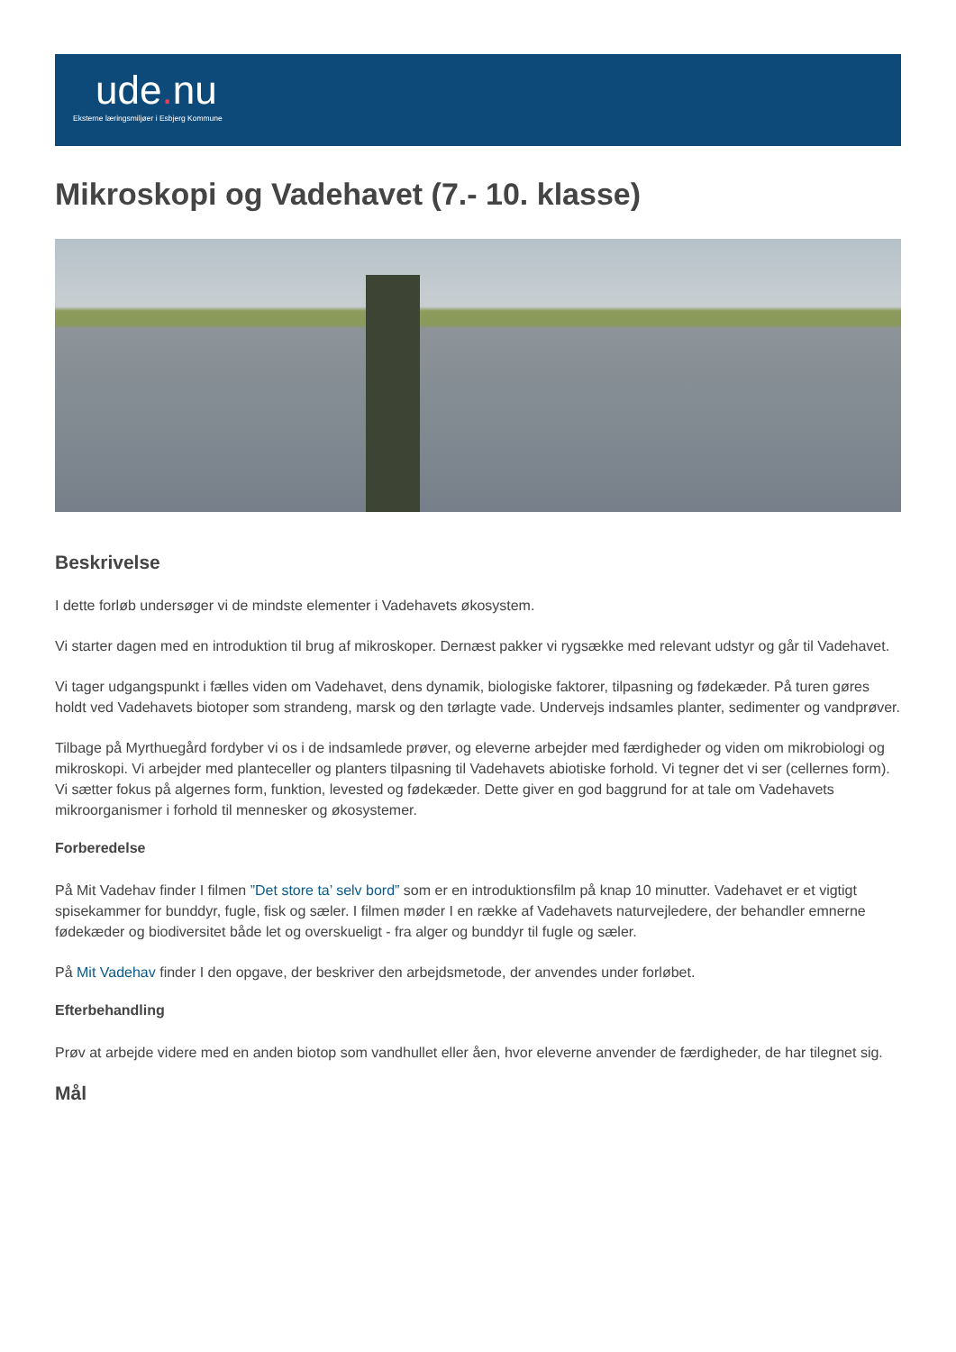ude. nu
Eksterne læringsmiljøer i Esbjerg Kommune
Mikroskopi og Vadehavet (7.- 10. klasse)
Beskrivelse
I dette forløb undersøger vi de mindste elementer i Vadehavets økosystem.
Vi starter dagen med en introduktion til brug af mikroskoper. Dernæst pakker vi rygsække med relevant udstyr og går til Vadehavet.
Vi tager udgangspunkt i fælles viden om Vadehavet, dens dynamik, biologiske faktorer, tilpasning og fødekæder. På turen gøres holdt ved Vadehavets biotoper som strandeng, marsk og den tørlagte vade. Undervejs indsamles planter, sedimenter og vandprøver.
Tilbage på Myrthuegård fordyber vi os i de indsamlede prøver, og eleverne arbejder med færdigheder og viden om mikrobiologi og mikroskopi. Vi arbejder med planteceller og planters tilpasning til Vadehavets abiotiske forhold. Vi tegner det vi ser (cellernes form). Vi sætter fokus på algernes form, funktion, levested og fødekæder. Dette giver en god baggrund for at tale om Vadehavets mikroorganismer i forhold til mennesker og økosystemer.
Forberedelse
På Mit Vadehav finder I filmen ”Det store ta’ selv bord” som er en introduktionsfilm på knap 10 minutter. Vadehavet er et vigtigt spisekammer for bunddyr, fugle, fisk og sæler. I filmen møder I en række af Vadehavets naturvejledere, der behandler emnerne fødekæder og biodiversitet både let og overskueligt - fra alger og bunddyr til fugle og sæler.
På Mit Vadehav finder I den opgave, der beskriver den arbejdsmetode, der anvendes under forløbet.
Efterbehandling
Prøv at arbejde videre med en anden biotop som vandhullet eller åen, hvor eleverne anvender de færdigheder, de har tilegnet sig.
Mål